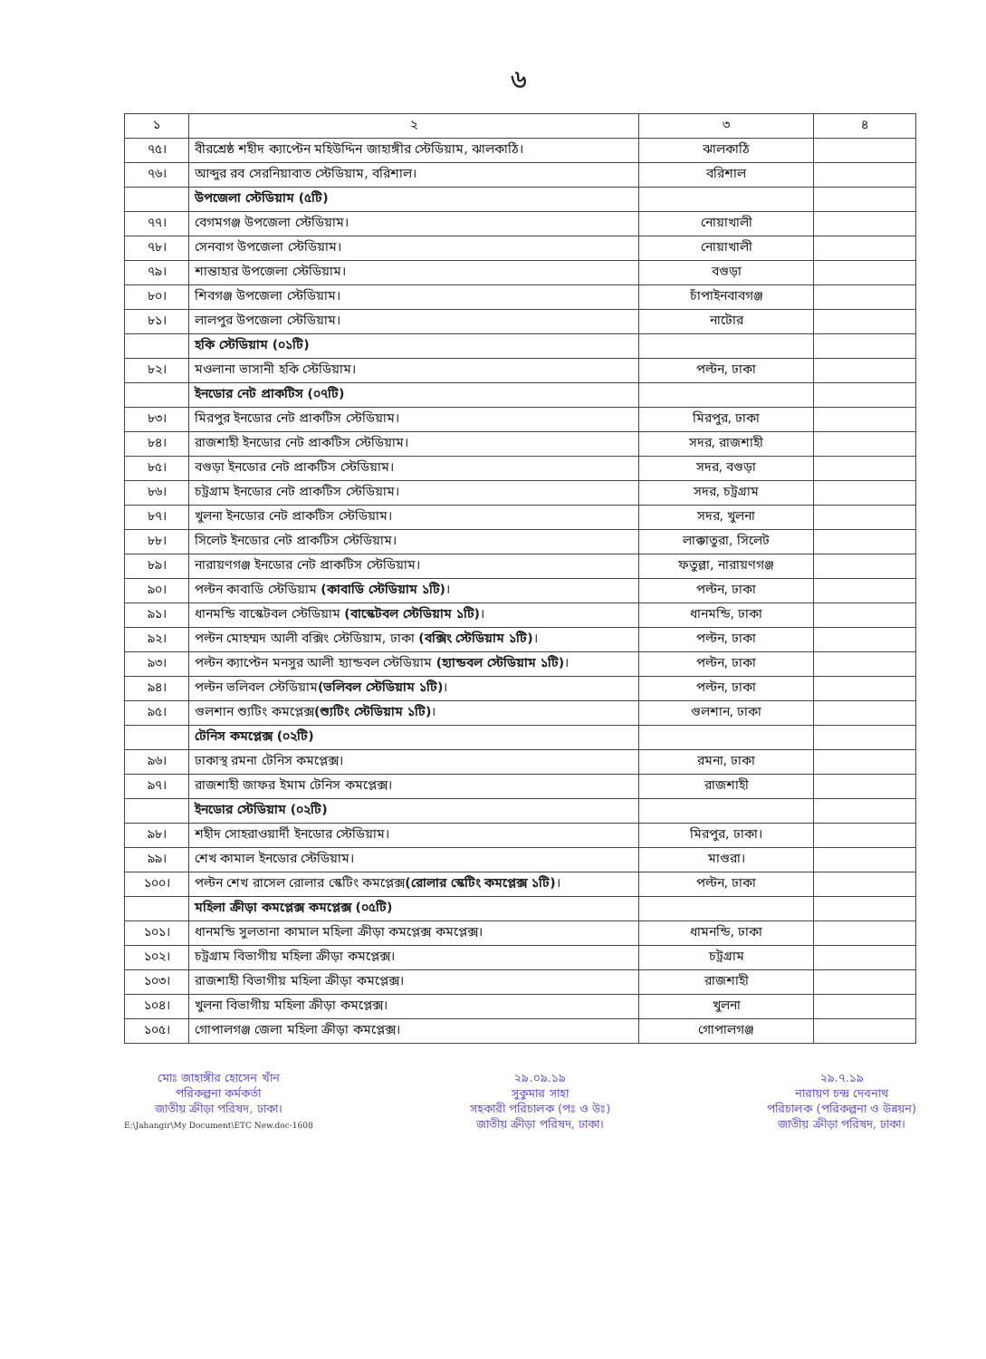৬
| ১ | ২ | ৩ | ৪ |
| --- | --- | --- | --- |
| ৭৫। | বীরশ্রেষ্ঠ শহীদ ক্যাপ্টেন মহিউদ্দিন জাহাঙ্গীর স্টেডিয়াম, ঝালকাঠি। | ঝালকাঠি | |
| ৭৬। | আব্দুর রব সেরনিয়াবাত স্টেডিয়াম, বরিশাল। | বরিশাল | |
| | উপজেলা স্টেডিয়াম (৫টি) | | |
| ৭৭। | বেগমগঞ্জ উপজেলা স্টেডিয়াম। | নোয়াখালী | |
| ৭৮। | সেনবাগ উপজেলা স্টেডিয়াম। | নোয়াখালী | |
| ৭৯। | শান্তাহার উপজেলা স্টেডিয়াম। | বগুড়া | |
| ৮০। | শিবগঞ্জ উপজেলা স্টেডিয়াম। | চাঁপাইনবাবগঞ্জ | |
| ৮১। | লালপুর উপজেলা স্টেডিয়াম। | নাটোর | |
| | হকি স্টেডিয়াম (০১টি) | | |
| ৮২। | মওলানা ভাসানী হকি স্টেডিয়াম। | পল্টন, ঢাকা | |
| | ইনডোর নেট প্রাকটিস (০৭টি) | | |
| ৮৩। | মিরপুর ইনডোর নেট প্রাকটিস স্টেডিয়াম। | মিরপুর, ঢাকা | |
| ৮৪। | রাজশাহী ইনডোর নেট প্রাকটিস স্টেডিয়াম। | সদর, রাজশাহী | |
| ৮৫। | বগুড়া ইনডোর নেট প্রাকটিস স্টেডিয়াম। | সদর, বগুড়া | |
| ৮৬। | চট্রগ্রাম ইনডোর নেট প্রাকটিস স্টেডিয়াম। | সদর, চট্রগ্রাম | |
| ৮৭। | খুলনা ইনডোর নেট প্রাকটিস স্টেডিয়াম। | সদর, খুলনা | |
| ৮৮। | সিলেট ইনডোর নেট প্রাকটিস স্টেডিয়াম। | লাক্কাতুরা, সিলেট | |
| ৮৯। | নারায়ণগঞ্জ ইনডোর নেট প্রাকটিস স্টেডিয়াম। | ফতুল্লা, নারায়ণগঞ্জ | |
| ৯০। | পল্টন কাবাডি স্টেডিয়াম (কাবাডি স্টেডিয়াম ১টি) । | পল্টন, ঢাকা | |
| ৯১। | ধানমন্ডি বাস্কেটবল স্টেডিয়াম (বাস্কেটবল স্টেডিয়াম ১টি) । | ধানমন্ডি, ঢাকা | |
| ৯২। | পল্টন মোহম্মদ আলী বক্সিং স্টেডিয়াম, ঢাকা (বক্সিং স্টেডিয়াম ১টি) । | পল্টন, ঢাকা | |
| ৯৩। | পল্টন ক্যাপ্টেন মনসুর আলী হ্যান্ডবল স্টেডিয়াম (হ্যান্ডবল স্টেডিয়াম ১টি) । | পল্টন, ঢাকা | |
| ৯৪। | পল্টন ভলিবল স্টেডিয়াম (ভলিবল স্টেডিয়াম ১টি) । | পল্টন, ঢাকা | |
| ৯৫। | গুলশান শ্যুটিং কমপ্লেক্স (শ্যুটিং স্টেডিয়াম ১টি) । | গুলশান, ঢাকা | |
| | টেনিস কমপ্লেক্স (০২টি) | | |
| ৯৬। | ঢাকাস্থ রমনা টেনিস কমপ্লেক্স। | রমনা, ঢাকা | |
| ৯৭। | রাজশাহী জাফর ইমাম টেনিস কমপ্লেক্স। | রাজশাহী | |
| | ইনডোর স্টেডিয়াম (০২টি) | | |
| ৯৮। | শহীদ সোহরাওয়ার্দী ইনডোর স্টেডিয়াম। | মিরপুর, ঢাকা। | |
| ৯৯। | শেখ কামাল ইনডোর স্টেডিয়াম। | মাগুরা। | |
| ১০০। | পল্টন শেখ রাসেল রোলার স্কেটিং কমপ্লেক্স (রোলার স্কেটিং কমপ্লেক্স ১টি) । | পল্টন, ঢাকা | |
| | মহিলা ক্রীড়া কমপ্লেক্স কমপ্লেক্স (০৫টি) | | |
| ১০১। | ধানমন্ডি সুলতানা কামাল মহিলা ক্রীড়া কমপ্লেক্স কমপ্লেক্স। | ধামনন্ডি, ঢাকা | |
| ১০২। | চট্রগ্রাম বিভাগীয় মহিলা ক্রীড়া কমপ্লেক্স। | চট্রগ্রাম | |
| ১০৩। | রাজশাহী বিভাগীয় মহিলা ক্রীড়া কমপ্লেক্স। | রাজশাহী | |
| ১০৪। | খুলনা বিভাগীয় মহিলা ক্রীড়া কমপ্লেক্স। | খুলনা | |
| ১০৫। | গোপালগঞ্জ জেলা মহিলা ক্রীড়া কমপ্লেক্স। | গোপালগঞ্জ | |
মোঃ জাহাঙ্গীর হোসেন খাঁন
পরিকল্পনা কর্মকর্তা
জাতীয় ক্রীড়া পরিষদ, ঢাকা।
E:\Jahangir\My Document\ETC New.doc-1608
২৯.০৯.১৯
সুকুমার সাহা
সহকারী পরিচালক (পঃ ও উঃ)
জাতীয় ক্রীড়া পরিষদ, ঢাকা।
২৯.৭.১৯
নারায়ণ চন্দ্র দেবনাথ
পরিচালক (পরিকল্পনা ও উন্নয়ন)
জাতীয় ক্রীড়া পরিষদ, ঢাকা।